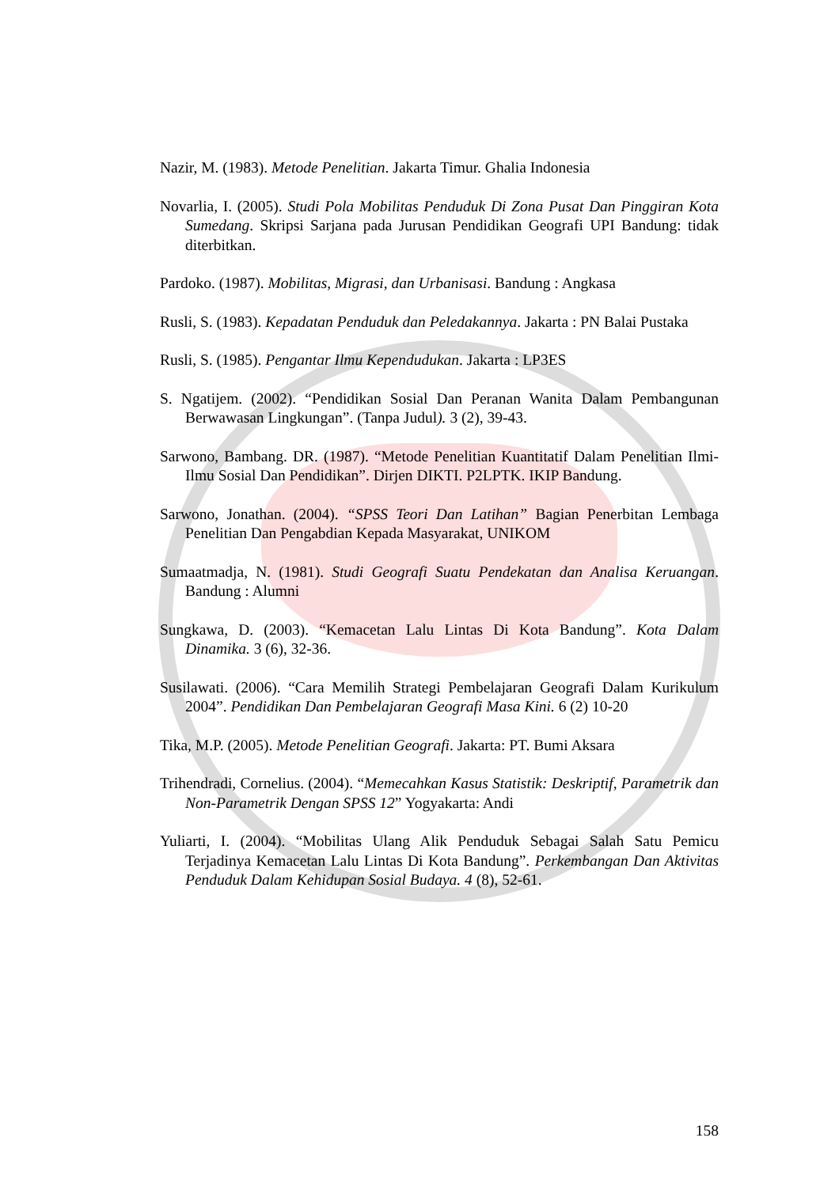Nazir, M. (1983). Metode Penelitian. Jakarta Timur. Ghalia Indonesia
Novarlia, I. (2005). Studi Pola Mobilitas Penduduk Di Zona Pusat Dan Pinggiran Kota Sumedang. Skripsi Sarjana pada Jurusan Pendidikan Geografi UPI Bandung: tidak diterbitkan.
Pardoko. (1987). Mobilitas, Migrasi, dan Urbanisasi. Bandung : Angkasa
Rusli, S. (1983). Kepadatan Penduduk dan Peledakannya. Jakarta : PN Balai Pustaka
Rusli, S. (1985). Pengantar Ilmu Kependudukan. Jakarta : LP3ES
S. Ngatijem. (2002). “Pendidikan Sosial Dan Peranan Wanita Dalam Pembangunan Berwawasan Lingkungan”. (Tanpa Judul). 3 (2), 39-43.
Sarwono, Bambang. DR. (1987). “Metode Penelitian Kuantitatif Dalam Penelitian Ilmi-Ilmu Sosial Dan Pendidikan”. Dirjen DIKTI. P2LPTK. IKIP Bandung.
Sarwono, Jonathan. (2004). “SPSS Teori Dan Latihan” Bagian Penerbitan Lembaga Penelitian Dan Pengabdian Kepada Masyarakat, UNIKOM
Sumaatmadja, N. (1981). Studi Geografi Suatu Pendekatan dan Analisa Keruangan. Bandung : Alumni
Sungkawa, D. (2003). “Kemacetan Lalu Lintas Di Kota Bandung”. Kota Dalam Dinamika. 3 (6), 32-36.
Susilawati. (2006). “Cara Memilih Strategi Pembelajaran Geografi Dalam Kurikulum 2004”. Pendidikan Dan Pembelajaran Geografi Masa Kini. 6 (2) 10-20
Tika, M.P. (2005). Metode Penelitian Geografi. Jakarta: PT. Bumi Aksara
Trihendradi, Cornelius. (2004). “Memecahkan Kasus Statistik: Deskriptif, Parametrik dan Non-Parametrik Dengan SPSS 12” Yogyakarta: Andi
Yuliarti, I. (2004). “Mobilitas Ulang Alik Penduduk Sebagai Salah Satu Pemicu Terjadinya Kemacetan Lalu Lintas Di Kota Bandung”. Perkembangan Dan Aktivitas Penduduk Dalam Kehidupan Sosial Budaya. 4 (8), 52-61.
158